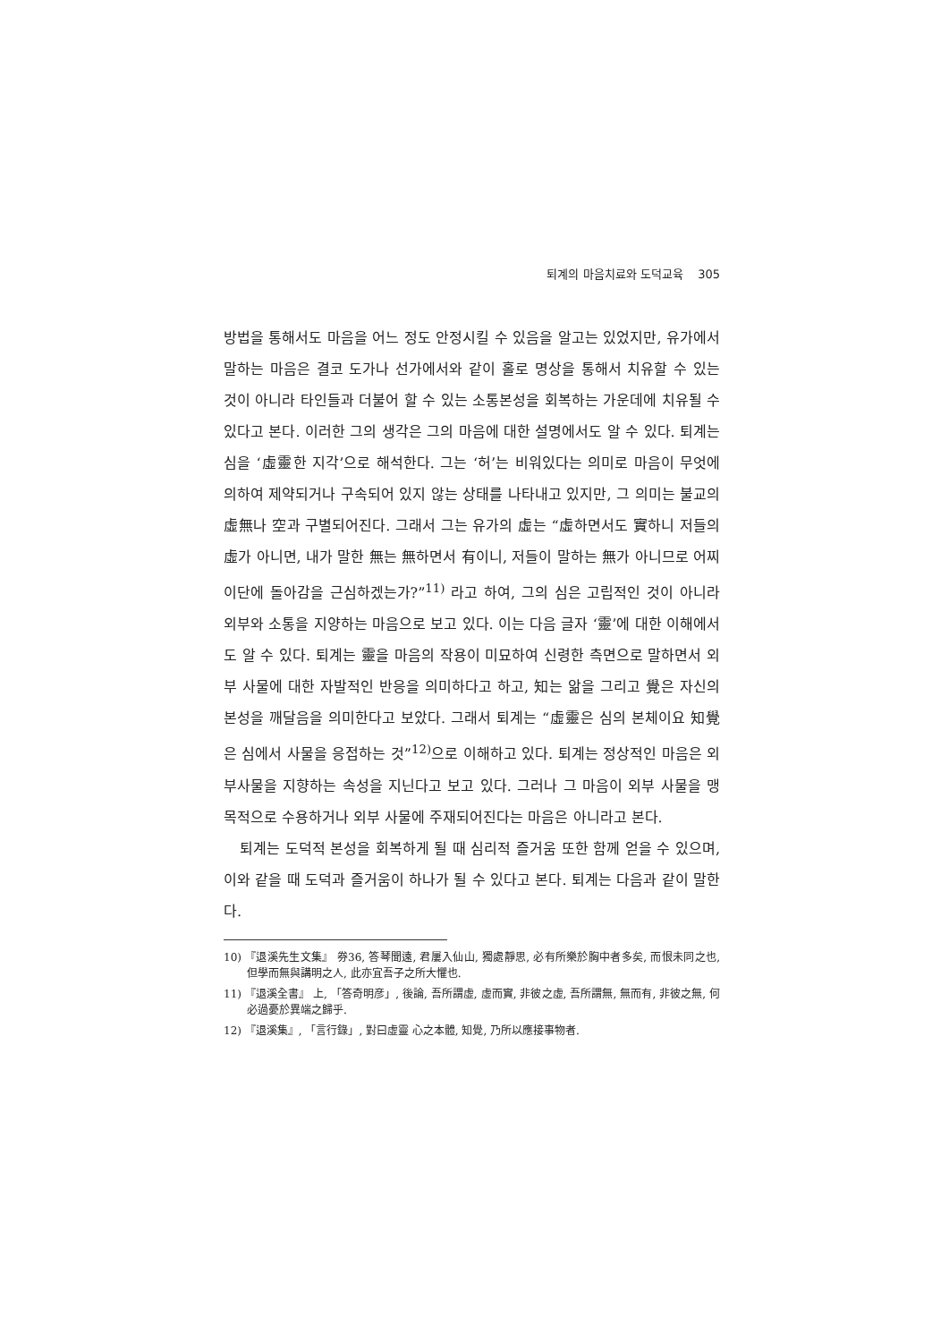퇴계의 마음치료와 도덕교육 305
방법을 통해서도 마음을 어느 정도 안정시킬 수 있음을 알고는 있었지만, 유가에서 말하는 마음은 결코 도가나 선가에서와 같이 홀로 명상을 통해서 치유할 수 있는 것이 아니라 타인들과 더불어 할 수 있는 소통본성을 회복하는 가운데에 치유될 수 있다고 본다. 이러한 그의 생각은 그의 마음에 대한 설명에서도 알 수 있다. 퇴계는 심을 ‘虛靈한 지각’으로 해석한다. 그는 ‘허’는 비워있다는 의미로 마음이 무엇에 의하여 제약되거나 구속되어 있지 않는 상태를 나타내고 있지만, 그 의미는 불교의 虛無나 空과 구별되어진다. 그래서 그는 유가의 虛는 “虛하면서도 實하니 저들의 虛가 아니면, 내가 말한 無는 無하면서 有이니, 저들이 말하는 無가 아니므로 어찌 이단에 돌아감을 근심하겠는가?”<sup>11)</sup> 라고 하여, 그의 심은 고립적인 것이 아니라 외부와 소통을 지양하는 마음으로 보고 있다. 이는 다음 글자 ‘靈’에 대한 이해에서도 알 수 있다. 퇴계는 靈을 마음의 작용이 미묘하여 신령한 측면으로 말하면서 외부 사물에 대한 자발적인 반응을 의미하다고 하고, 知는 앎을 그리고 覺은 자신의 본성을 깨달음을 의미한다고 보았다. 그래서 퇴계는 “虛靈은 심의 본체이요 知覺은 심에서 사물을 응접하는 것”<sup>12)</sup>으로 이해하고 있다. 퇴계는 정상적인 마음은 외부사물을 지향하는 속성을 지닌다고 보고 있다. 그러나 그 마음이 외부 사물을 맹목적으로 수용하거나 외부 사물에 주재되어진다는 마음은 아니라고 본다.
퇴계는 도덕적 본성을 회복하게 될 때 심리적 즐거움 또한 함께 얻을 수 있으며, 이와 같을 때 도덕과 즐거움이 하나가 될 수 있다고 본다. 퇴계는 다음과 같이 말한다.
10) 『退溪先生文集』 券36, 答琴聞遠, 君屢入仙山, 獨處靜思, 必有所樂於胸中者多矣, 而恨未同之也, 但學而無與講明之人, 此亦宜吾子之所大懼也.
11) 『退溪全書』 上, 「答奇明彦」, 後論, 吾所謂虛, 虛而實, 非彼之虛, 吾所謂無, 無而有, 非彼之無, 何必過憂於異端之歸乎.
12) 『退溪集』, 「言行錄」, 對曰虛靈 心之本體, 知覺, 乃所以應接事物者.